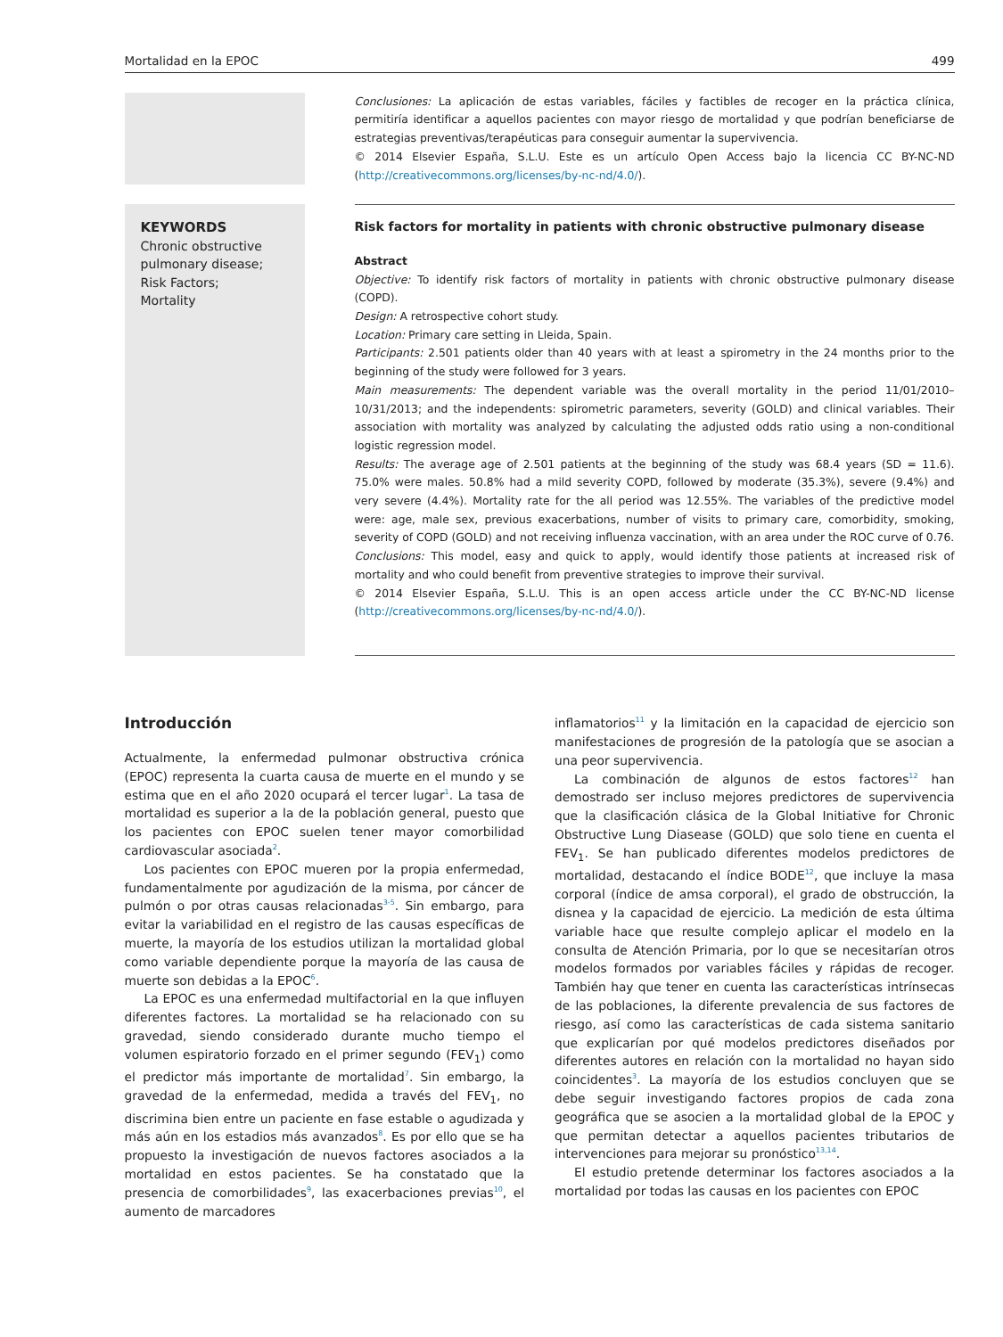Mortalidad en la EPOC 499
Conclusiones: La aplicación de estas variables, fáciles y factibles de recoger en la práctica clínica, permitiría identificar a aquellos pacientes con mayor riesgo de mortalidad y que podrían beneficiarse de estrategias preventivas/terapéuticas para conseguir aumentar la supervivencia.
© 2014 Elsevier España, S.L.U. Este es un artículo Open Access bajo la licencia CC BY-NC-ND (http://creativecommons.org/licenses/by-nc-nd/4.0/).
KEYWORDS
Chronic obstructive pulmonary disease;
Risk Factors;
Mortality
Risk factors for mortality in patients with chronic obstructive pulmonary disease
Abstract
Objective: To identify risk factors of mortality in patients with chronic obstructive pulmonary disease (COPD).
Design: A retrospective cohort study.
Location: Primary care setting in Lleida, Spain.
Participants: 2.501 patients older than 40 years with at least a spirometry in the 24 months prior to the beginning of the study were followed for 3 years.
Main measurements: The dependent variable was the overall mortality in the period 11/01/2010–10/31/2013; and the independents: spirometric parameters, severity (GOLD) and clinical variables. Their association with mortality was analyzed by calculating the adjusted odds ratio using a non-conditional logistic regression model.
Results: The average age of 2.501 patients at the beginning of the study was 68.4 years (SD = 11.6). 75.0% were males. 50.8% had a mild severity COPD, followed by moderate (35.3%), severe (9.4%) and very severe (4.4%). Mortality rate for the all period was 12.55%. The variables of the predictive model were: age, male sex, previous exacerbations, number of visits to primary care, comorbidity, smoking, severity of COPD (GOLD) and not receiving influenza vaccination, with an area under the ROC curve of 0.76.
Conclusions: This model, easy and quick to apply, would identify those patients at increased risk of mortality and who could benefit from preventive strategies to improve their survival.
© 2014 Elsevier España, S.L.U. This is an open access article under the CC BY-NC-ND license (http://creativecommons.org/licenses/by-nc-nd/4.0/).
Introducción
Actualmente, la enfermedad pulmonar obstructiva crónica (EPOC) representa la cuarta causa de muerte en el mundo y se estima que en el año 2020 ocupará el tercer lugar<sup>1</sup>. La tasa de mortalidad es superior a la de la población general, puesto que los pacientes con EPOC suelen tener mayor comorbilidad cardiovascular asociada<sup>2</sup>.
Los pacientes con EPOC mueren por la propia enfermedad, fundamentalmente por agudización de la misma, por cáncer de pulmón o por otras causas relacionadas<sup>3-5</sup>. Sin embargo, para evitar la variabilidad en el registro de las causas específicas de muerte, la mayoría de los estudios utilizan la mortalidad global como variable dependiente porque la mayoría de las causa de muerte son debidas a la EPOC<sup>6</sup>.
La EPOC es una enfermedad multifactorial en la que influyen diferentes factores. La mortalidad se ha relacionado con su gravedad, siendo considerado durante mucho tiempo el volumen espiratorio forzado en el primer segundo (FEV<sub>1</sub>) como el predictor más importante de mortalidad<sup>7</sup>. Sin embargo, la gravedad de la enfermedad, medida a través del FEV<sub>1</sub>, no discrimina bien entre un paciente en fase estable o agudizada y más aún en los estadios más avanzados<sup>8</sup>. Es por ello que se ha propuesto la investigación de nuevos factores asociados a la mortalidad en estos pacientes. Se ha constatado que la presencia de comorbilidades<sup>9</sup>, las exacerbaciones previas<sup>10</sup>, el aumento de marcadores
inflamatorios<sup>11</sup> y la limitación en la capacidad de ejercicio son manifestaciones de progresión de la patología que se asocian a una peor supervivencia.
La combinación de algunos de estos factores<sup>12</sup> han demostrado ser incluso mejores predictores de supervivencia que la clasificación clásica de la Global Initiative for Chronic Obstructive Lung Diasease (GOLD) que solo tiene en cuenta el FEV<sub>1</sub>. Se han publicado diferentes modelos predictores de mortalidad, destacando el índice BODE<sup>12</sup>, que incluye la masa corporal (índice de amsa corporal), el grado de obstrucción, la disnea y la capacidad de ejercicio. La medición de esta última variable hace que resulte complejo aplicar el modelo en la consulta de Atención Primaria, por lo que se necesitarían otros modelos formados por variables fáciles y rápidas de recoger. También hay que tener en cuenta las características intrínsecas de las poblaciones, la diferente prevalencia de sus factores de riesgo, así como las características de cada sistema sanitario que explicarían por qué modelos predictores diseñados por diferentes autores en relación con la mortalidad no hayan sido coincidentes<sup>3</sup>. La mayoría de los estudios concluyen que se debe seguir investigando factores propios de cada zona geográfica que se asocien a la mortalidad global de la EPOC y que permitan detectar a aquellos pacientes tributarios de intervenciones para mejorar su pronóstico<sup>13,14</sup>.
El estudio pretende determinar los factores asociados a la mortalidad por todas las causas en los pacientes con EPOC